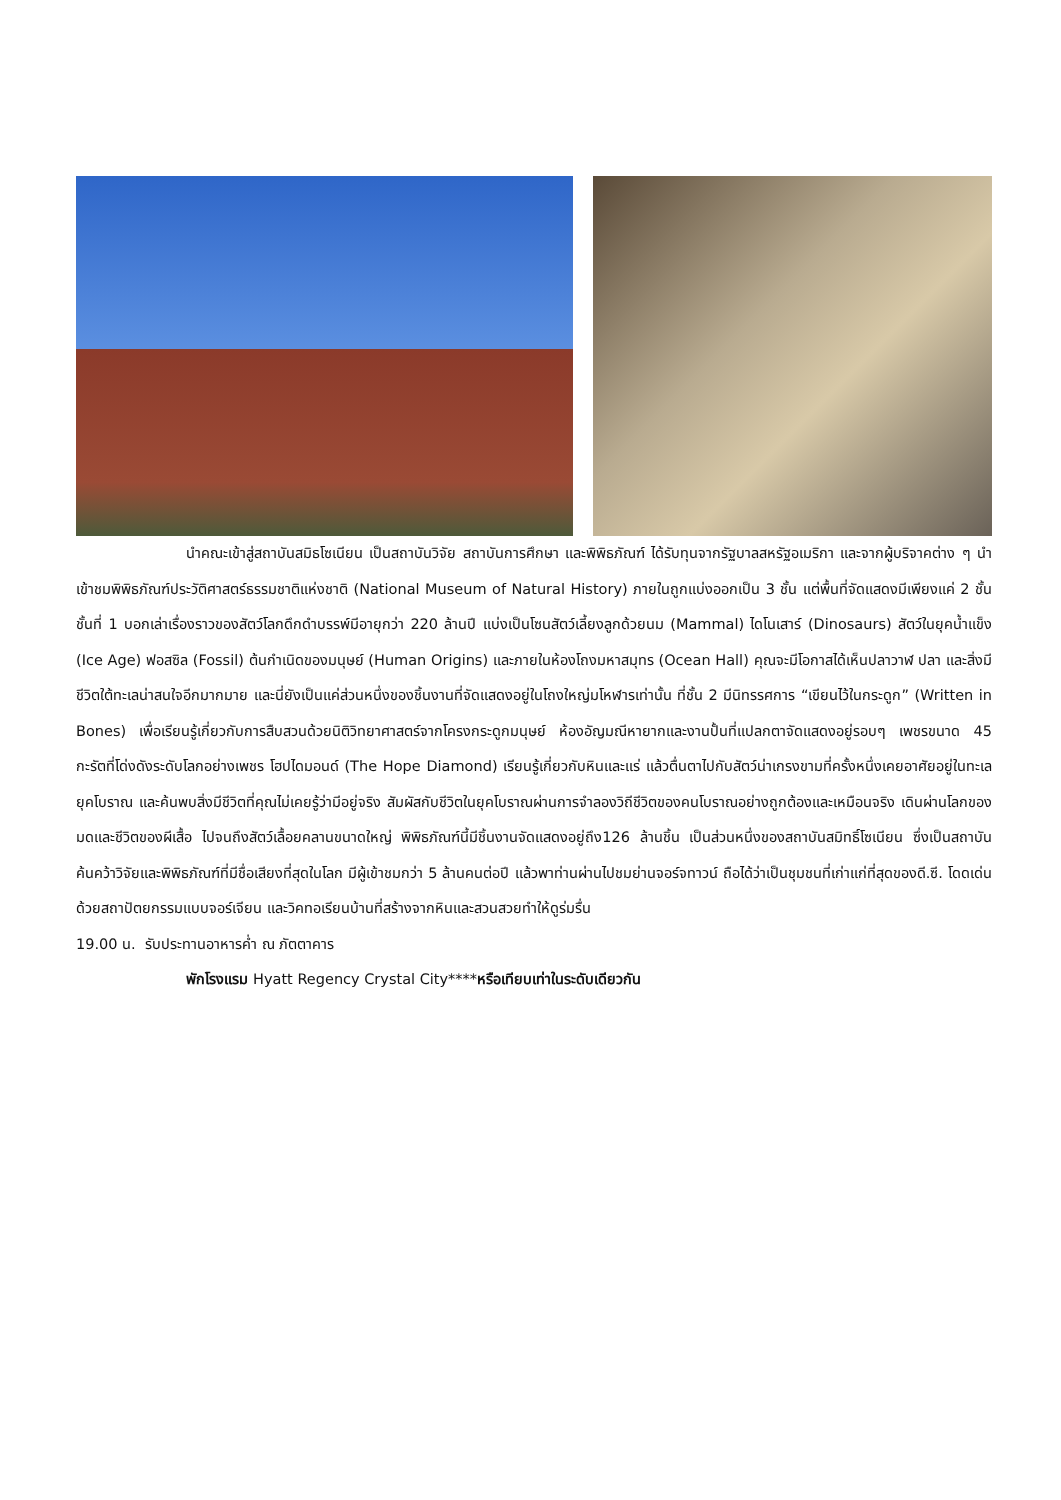นำคณะเข้าสู่สถาบันสมิธโซเนียน เป็นสถาบันวิจัย สถาบันการศึกษา และพิพิธภัณฑ์ ได้รับทุนจากรัฐบาลสหรัฐอเมริกา และจากผู้บริจาคต่าง ๆ นำเข้าชมพิพิธภัณฑ์ประวัติศาสตร์ธรรมชาติแห่งชาติ (National Museum of Natural History) ภายในถูกแบ่งออกเป็น 3 ชั้น แต่พื้นที่จัดแสดงมีเพียงแค่ 2 ชั้น ชั้นที่ 1 บอกเล่าเรื่องราวของสัตว์โลกดึกดำบรรพ์มีอายุกว่า 220 ล้านปี แบ่งเป็นโซนสัตว์เลี้ยงลูกด้วยนม (Mammal) ไดโนเสาร์ (Dinosaurs) สัตว์ในยุคน้ำแข็ง (Ice Age) ฟอสซิล (Fossil) ต้นกำเนิดของมนุษย์ (Human Origins) และภายในห้องโถงมหาสมุทร (Ocean Hall) คุณจะมีโอกาสได้เห็นปลาวาฬ ปลา และสิ่งมีชีวิตใต้ทะเลน่าสนใจอีกมากมาย และนี่ยังเป็นแค่ส่วนหนึ่งของชิ้นงานที่จัดแสดงอยู่ในโถงใหญ่มโหฬารเท่านั้น ที่ชั้น 2 มีนิทรรศการ “เขียนไว้ในกระดูก” (Written in Bones) เพื่อเรียนรู้เกี่ยวกับการสืบสวนด้วยนิติวิทยาศาสตร์จากโครงกระดูกมนุษย์ ห้องอัญมณีหายากและงานปั้นที่แปลกตาจัดแสดงอยู่รอบๆ เพชรขนาด 45 กะรัตที่โด่งดังระดับโลกอย่างเพชร โฮปไดมอนด์ (The Hope Diamond) เรียนรู้เกี่ยวกับหินและแร่ แล้วตื่นตาไปกับสัตว์น่าเกรงขามที่ครั้งหนึ่งเคยอาศัยอยู่ในทะเลยุคโบราณ และค้นพบสิ่งมีชีวิตที่คุณไม่เคยรู้ว่ามีอยู่จริง สัมผัสกับชีวิตในยุคโบราณผ่านการจำลองวิถีชีวิตของคนโบราณอย่างถูกต้องและเหมือนจริง เดินผ่านโลกของมดและชีวิตของผีเสื้อ ไปจนถึงสัตว์เลื้อยคลานขนาดใหญ่ พิพิธภัณฑ์นี้มีชิ้นงานจัดแสดงอยู่ถึง126 ล้านชิ้น เป็นส่วนหนึ่งของสถาบันสมิทธิ์โซเนียน ซึ่งเป็นสถาบันค้นคว้าวิจัยและพิพิธภัณฑ์ที่มีชื่อเสียงที่สุดในโลก มีผู้เข้าชมกว่า 5 ล้านคนต่อปี แล้วพาท่านผ่านไปชมย่านจอร์จทาวน์ ถือได้ว่าเป็นชุมชนที่เก่าแก่ที่สุดของดี.ซี. โดดเด่นด้วยสถาปัตยกรรมแบบจอร์เจียน และวิคทอเรียนบ้านที่สร้างจากหินและสวนสวยทำให้ดูร่มรื่น
19.00 น. รับประทานอาหารค่ำ ณ ภัตตาคาร
พักโรงแรม Hyatt Regency Crystal City****หรือเทียบเท่าในระดับเดียวกัน